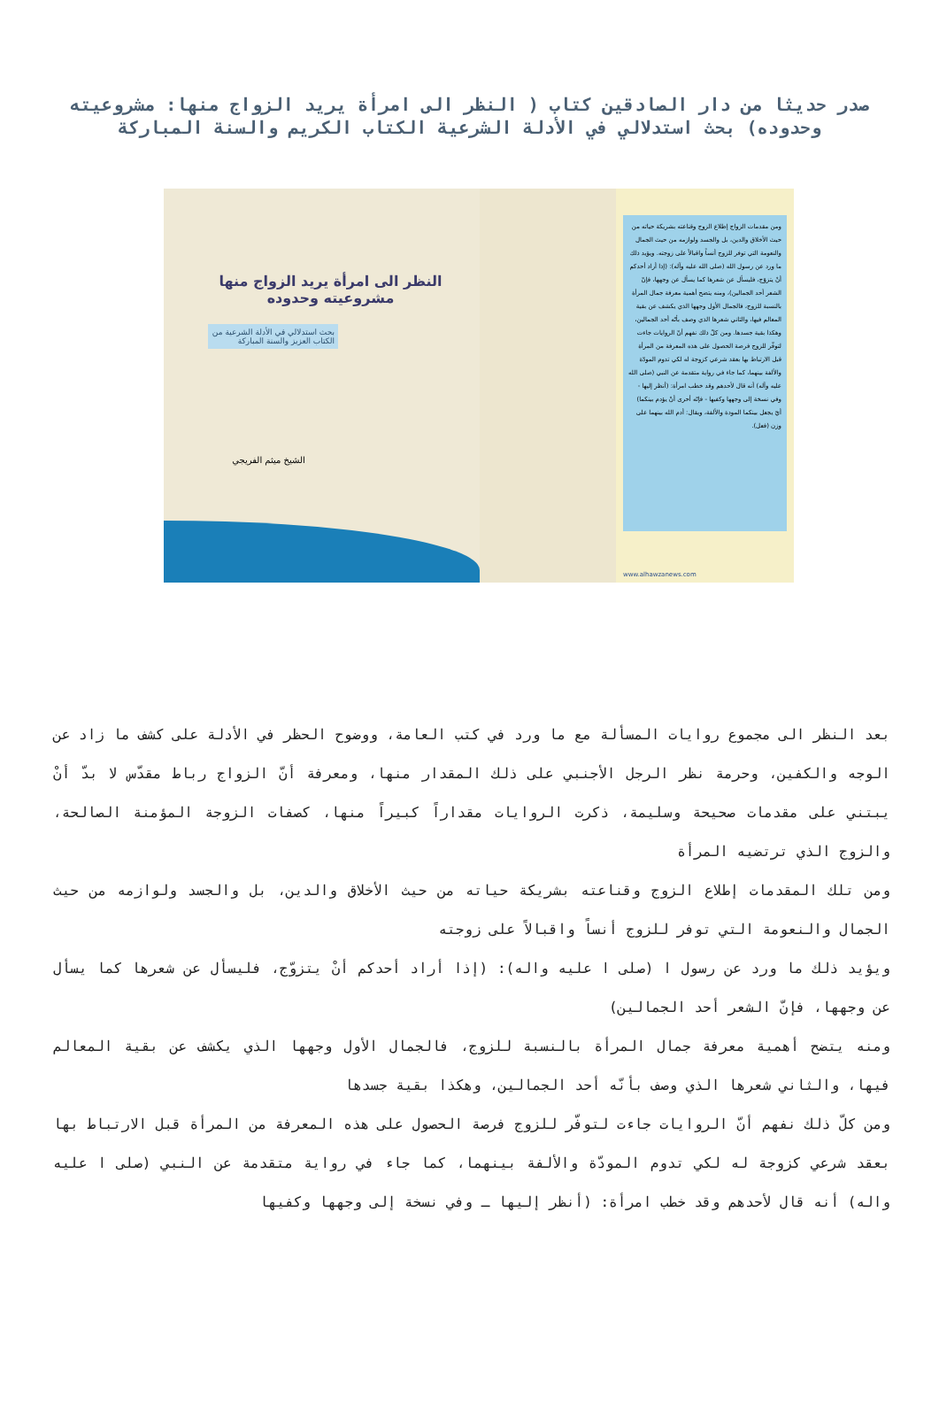صدر حديثا من دار الصادقين كتاب ( النظر الى امرأة يريد الزواج منها: مشروعيته وحدوده) بحث استدلالي في الأدلة الشرعية الكتاب الكريم والسنة المباركة
النظر الى امرأة يريد الزواج منها مشروعيته وحدوده
بحث استدلالي في الأدلة الشرعية من الكتاب العزيز والسنة المباركة
الشيخ ميثم الفريجي
ومن مقدمات الزواج إطلاع الزوج وقناعته بشريكة حياته من حيث الأخلاق والدين، بل والجسد ولوازمه من حيث الجمال والنعومة التي توفر للزوج أنساً واقبالاً على زوجته. ويؤيد ذلك ما ورد عن رسول الله (صلى الله عليه وآله): (إذا أراد أحدكم أنْ يتزوّج، فليسأل عن شعرها كما يسأل عن وجهها، فإنّ الشعر أحد الجمالين)، ومنه يتضح أهمية معرفة جمال المرأة بالنسبة للزوج، فالجمال الأول وجهها الذي يكشف عن بقية المعالم فيها، والثاني شعرها الذي وصف بأنّه أحد الجمالين، وهكذا بقية جسدها. ومن كلّ ذلك نفهم أنّ الروايات جاءت لتوفّر للزوج فرصة الحصول على هذه المعرفة من المرأة قبل الارتباط بها بعقد شرعي كزوجة له لكي تدوم المودّة والألفة بينهما، كما جاء في رواية متقدمة عن النبي (صلى الله عليه وآله) أنه قال لأحدهم وقد خطب امرأة: (أنظر إليها - وفي نسخة إلى وجهها وكفيها - فإنّه أحرى أنْ يؤدم بينكما) أيّ يجعل بينكما المودة والألفة، ويقال: أدم الله بينهما على وزن (فعل).
www.alhawzanews.com
بعد النظر الى مجموع روايات المسألة مع ما ورد في كتب العامة، ووضوح الحظر في الأدلة على كشف ما زاد عن الوجه والكفين، وحرمة نظر الرجل الأجنبي على ذلك المقدار منها، ومعرفة أنّ الزواج رباط مقدّس لا بدّ أنْ يبتني على مقدمات صحيحة وسليمة، ذكرت الروايات مقداراً كبيراً منها، كصفات الزوجة المؤمنة الصالحة، والزوج الذي ترتضيه المرأة
ومن تلك المقدمات إطلاع الزوج وقناعته بشريكة حياته من حيث الأخلاق والدين، بل والجسد ولوازمه من حيث الجمال والنعومة التي توفر للزوج أنساً واقبالاً على زوجته
ويؤيد ذلك ما ورد عن رسول ا (صلى ا عليه واله): (إذا أراد أحدكم أنْ يتزوّج، فليسأل عن شعرها كما يسأل عن وجهها، فإنّ الشعر أحد الجمالين)
ومنه يتضح أهمية معرفة جمال المرأة بالنسبة للزوج، فالجمال الأول وجهها الذي يكشف عن بقية المعالم فيها، والثاني شعرها الذي وصف بأنّه أحد الجمالين، وهكذا بقية جسدها
ومن كلّ ذلك نفهم أنّ الروايات جاءت لتوفّر للزوج فرصة الحصول على هذه المعرفة من المرأة قبل الارتباط بها بعقد شرعي كزوجة له لكي تدوم المودّة والألفة بينهما، كما جاء في رواية متقدمة عن النبي (صلى ا عليه واله) أنه قال لأحدهم وقد خطب امرأة: (أنظر إليها ـ وفي نسخة إلى وجهها وكفيها